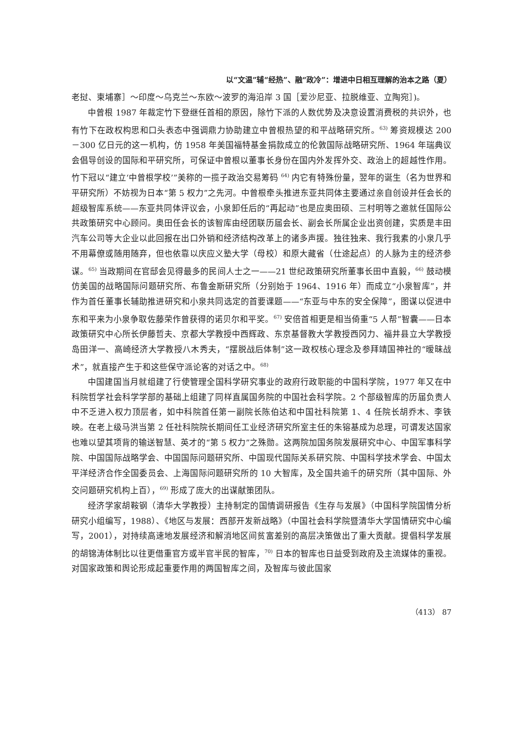以“文温”辅“经热”、融“政冷”：增进中日相互理解的治本之路（夏）
老挝、柬埔寨］～印度～乌克兰～东欧～波罗的海沿岸 3 国［爱沙尼亚、拉脱维亚、立陶宛］)。
中曾根 1987 年裁定竹下登继任首相的原因，除竹下派的人数优势及决意设置消费税的共识外，也有竹下在政权构思和口头表态中强调鼎力协助建立中曾根热望的和平战略研究所。<sup>63)</sup> 筹资规模达 200－300 亿日元的这一机构，仿 1958 年美国福特基金捐款成立的伦敦国际战略研究所、1964 年瑞典议会倡导创设的国际和平研究所，可保证中曾根以董事长身份在国内外发挥外交、政治上的超越性作用。竹下冠以“建立‘中曾根学校’”美称的一揽子政治交易筹码 <sup>64)</sup> 内它有特殊份量，翌年的诞生（名为世界和平研究所）不妨视为日本“第 5 权力”之先河。中曾根牵头推进东亚共同体主要通过亲自创设并任会长的超级智库系统——东亚共同体评议会，小泉卸任后的“再起动”也是应奥田硕、三村明等之邀就任国际公共政策研究中心顾问。奥田任会长的该智库由经团联历届会长、副会长所属企业出资创建，实质是丰田汽车公司等大企业以此回报在出口外销和经济结构改革上的诸多声援。独往独来、我行我素的小泉几乎不用幕僚或随用随弃，但也依靠以庆应义塾大学（母校）和原大藏省（仕途起点）的人脉为主的经济参谋。<sup>65)</sup> 当政期间在官邸会见得最多的民间人士之一——21 世纪政策研究所董事长田中直毅，<sup>66)</sup> 鼓动模仿美国的战略国际问题研究所、布鲁金斯研究所（分别始于 1964、1916 年）而成立“小泉智库”，并作为首任董事长辅助推进研究和小泉共同选定的首要课题——“东亚与中东的安全保障”，图谋以促进中东和平来为小泉争取佐藤荣作曾获得的诺贝尔和平奖。<sup>67)</sup> 安倍首相更是相当倚重“5 人帮”智囊——日本政策研究中心所长伊藤哲夫、京都大学教授中西辉政、东京基督教大学教授西冈力、福井县立大学教授岛田洋一、高崎经济大学教授八木秀夫，“摆脱战后体制”这一政权核心理念及参拜靖国神社的“暧昧战术”，就直接产生于和这些保守派论客的对话之中。<sup>68)</sup>
中国建国当月就组建了行使管理全国科学研究事业的政府行政职能的中国科学院，1977 年又在中科院哲学社会科学学部的基础上组建了同样直属国务院的中国社会科学院。2 个部级智库的历届负责人中不乏进入权力顶层者，如中科院首任第一副院长陈伯达和中国社科院第 1、4 任院长胡乔木、李铁映。在老上级马洪当第 2 任社科院院长期间任工业经济研究所室主任的朱镕基成为总理，可谓发达国家也难以望其项背的输送智慧、英才的“第 5 权力”之殊勋。这两院加国务院发展研究中心、中国军事科学院、中国国际战略学会、中国国际问题研究所、中国现代国际关系研究院、中国科学技术学会、中国太平洋经济合作全国委员会、上海国际问题研究所的 10 大智库，及全国共逾千的研究所（其中国际、外交问题研究机构上百），<sup>69)</sup> 形成了庞大的出谋献策团队。
经济学家胡鞍钢（清华大学教授）主持制定的国情调研报告《生存与发展》（中国科学院国情分析研究小组编写，1988）、《地区与发展：西部开发新战略》（中国社会科学院暨清华大学国情研究中心编写，2001），对持续高速地发展经济和解消地区间贫富差别的高层决策做出了重大贡献。提倡科学发展的胡锦涛体制比以往更借重官方或半官半民的智库，<sup>70)</sup> 日本的智库也日益受到政府及主流媒体的重视。对国家政策和舆论形成起重要作用的两国智库之间，及智库与彼此国家
（413） 87